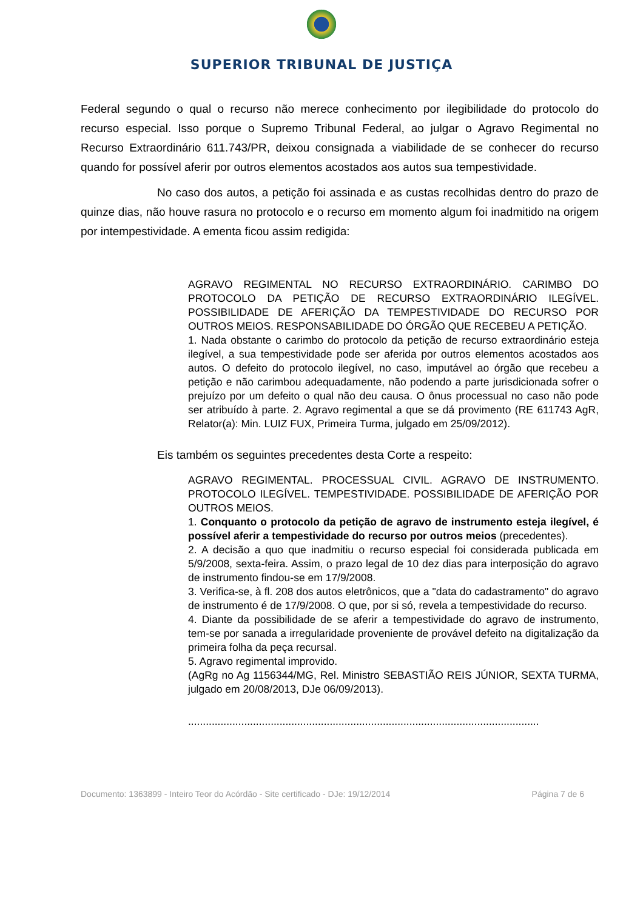SUPERIOR TRIBUNAL DE JUSTIÇA
Federal segundo o qual o recurso não merece conhecimento por ilegibilidade do protocolo do recurso especial. Isso porque o Supremo Tribunal Federal, ao julgar o Agravo Regimental no Recurso Extraordinário 611.743/PR, deixou consignada a viabilidade de se conhecer do recurso quando for possível aferir por outros elementos acostados aos autos sua tempestividade.
No caso dos autos, a petição foi assinada e as custas recolhidas dentro do prazo de quinze dias, não houve rasura no protocolo e o recurso em momento algum foi inadmitido na origem por intempestividade. A ementa ficou assim redigida:
AGRAVO REGIMENTAL NO RECURSO EXTRAORDINÁRIO. CARIMBO DO PROTOCOLO DA PETIÇÃO DE RECURSO EXTRAORDINÁRIO ILEGÍVEL. POSSIBILIDADE DE AFERIÇÃO DA TEMPESTIVIDADE DO RECURSO POR OUTROS MEIOS. RESPONSABILIDADE DO ÓRGÃO QUE RECEBEU A PETIÇÃO.
1. Nada obstante o carimbo do protocolo da petição de recurso extraordinário esteja ilegível, a sua tempestividade pode ser aferida por outros elementos acostados aos autos. O defeito do protocolo ilegível, no caso, imputável ao órgão que recebeu a petição e não carimbou adequadamente, não podendo a parte jurisdicionada sofrer o prejuízo por um defeito o qual não deu causa. O ônus processual no caso não pode ser atribuído à parte. 2. Agravo regimental a que se dá provimento (RE 611743 AgR, Relator(a): Min. LUIZ FUX, Primeira Turma, julgado em 25/09/2012).
Eis também os seguintes precedentes desta Corte a respeito:
AGRAVO REGIMENTAL. PROCESSUAL CIVIL. AGRAVO DE INSTRUMENTO. PROTOCOLO ILEGÍVEL. TEMPESTIVIDADE. POSSIBILIDADE DE AFERIÇÃO POR OUTROS MEIOS.
1. Conquanto o protocolo da petição de agravo de instrumento esteja ilegível, é possível aferir a tempestividade do recurso por outros meios (precedentes).
2. A decisão a quo que inadmitiu o recurso especial foi considerada publicada em 5/9/2008, sexta-feira. Assim, o prazo legal de 10 dez dias para interposição do agravo de instrumento findou-se em 17/9/2008.
3. Verifica-se, à fl. 208 dos autos eletrônicos, que a "data do cadastramento" do agravo de instrumento é de 17/9/2008. O que, por si só, revela a tempestividade do recurso.
4. Diante da possibilidade de se aferir a tempestividade do agravo de instrumento, tem-se por sanada a irregularidade proveniente de provável defeito na digitalização da primeira folha da peça recursal.
5. Agravo regimental improvido.
(AgRg no Ag 1156344/MG, Rel. Ministro SEBASTIÃO REIS JÚNIOR, SEXTA TURMA, julgado em 20/08/2013, DJe 06/09/2013).
.......................................................................................................................
Documento: 1363899 - Inteiro Teor do Acórdão - Site certificado - DJe: 19/12/2014 Página 7 de 6